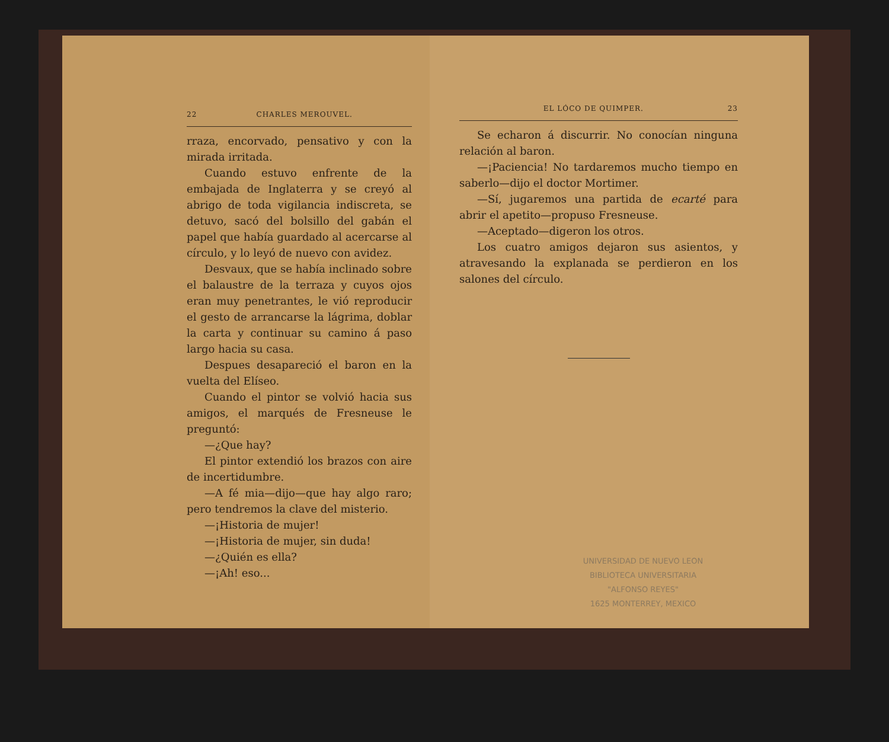22 CHARLES MEROUVEL.
rraza, encorvado, pensativo y con la mirada irritada.
Cuando estuvo enfrente de la embajada de Inglaterra y se creyó al abrigo de toda vigilancia indiscreta, se detuvo, sacó del bolsillo del gabán el papel que había guardado al acercarse al círculo, y lo leyó de nuevo con avidez.
Desvaux, que se había inclinado sobre el balaustre de la terraza y cuyos ojos eran muy penetrantes, le vió reproducir el gesto de arrancarse la lágrima, doblar la carta y continuar su camino á paso largo hacia su casa.
Despues desapareció el baron en la vuelta del Elíseo.
Cuando el pintor se volvió hacia sus amigos, el marqués de Fresneuse le preguntó:
—¿Que hay?
El pintor extendió los brazos con aire de incertidumbre.
—A fé mia—dijo—que hay algo raro; pero tendremos la clave del misterio.
—¡Historia de mujer!
—¡Historia de mujer, sin duda!
—¿Quién es ella?
—¡Ah! eso...
EL LÓCO DE QUIMPER. 23
Se echaron á discurrir. No conocían ninguna relación al baron.
—¡Paciencia! No tardaremos mucho tiempo en saberlo—dijo el doctor Mortimer.
—Sí, jugaremos una partida de ecarté para abrir el apetito—propuso Fresneuse.
—Aceptado—digeron los otros.
Los cuatro amigos dejaron sus asientos, y atravesando la explanada se perdieron en los salones del círculo.
UNIVERSIDAD DE NUEVO LEON
BIBLIOTECA UNIVERSITARIA
"ALFONSO REYES"
1625 MONTERREY, MEXICO